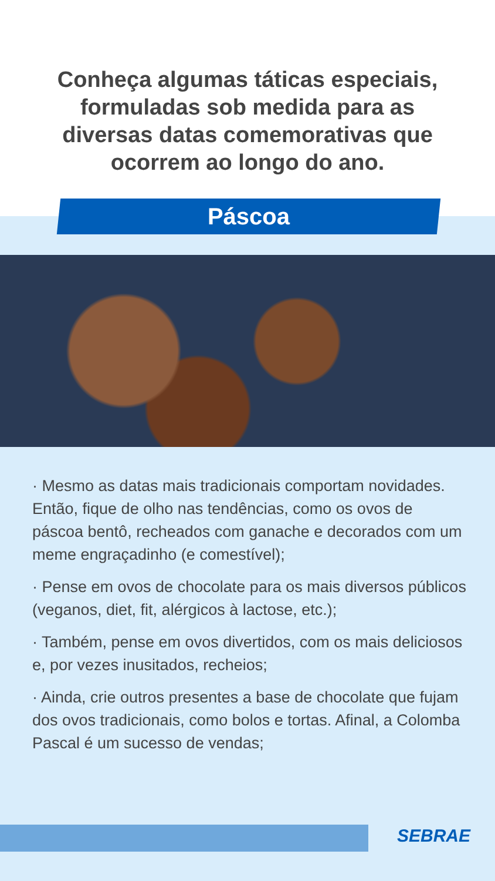Conheça algumas táticas especiais,
formuladas sob medida para as
diversas datas comemorativas que
ocorrem ao longo do ano.
Páscoa
· Mesmo as datas mais tradicionais comportam novidades. Então, fique de olho nas tendências, como os ovos de páscoa bentô, recheados com ganache e decorados com um meme engraçadinho (e comestível);
· Pense em ovos de chocolate para os mais diversos públicos (veganos, diet, fit, alérgicos à lactose, etc.);
· Também, pense em ovos divertidos, com os mais deliciosos e, por vezes inusitados, recheios;
· Ainda, crie outros presentes a base de chocolate que fujam dos ovos tradicionais, como bolos e tortas. Afinal, a Colomba Pascal é um sucesso de vendas;
SEBRAE